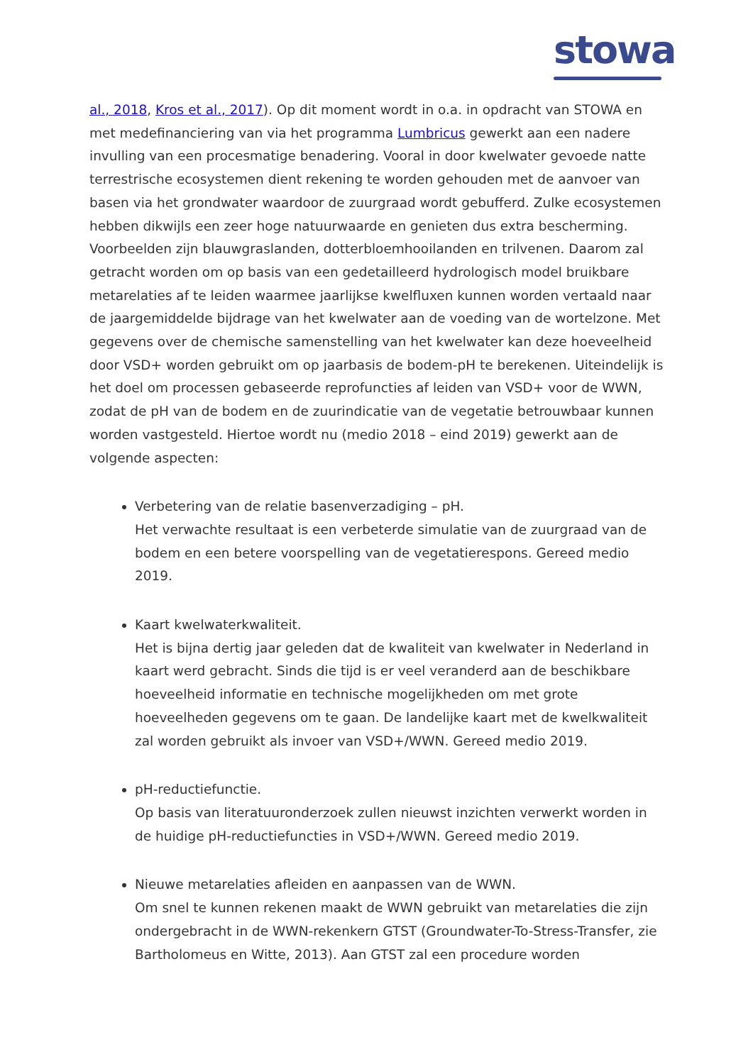stowa
al., 2018, Kros et al., 2017). Op dit moment wordt in o.a. in opdracht van STOWA en met medefinanciering van via het programma Lumbricus gewerkt aan een nadere invulling van een procesmatige benadering. Vooral in door kwelwater gevoede natte terrestrische ecosystemen dient rekening te worden gehouden met de aanvoer van basen via het grondwater waardoor de zuurgraad wordt gebufferd. Zulke ecosystemen hebben dikwijls een zeer hoge natuurwaarde en genieten dus extra bescherming. Voorbeelden zijn blauwgraslanden, dotterbloemhooilanden en trilvenen. Daarom zal getracht worden om op basis van een gedetailleerd hydrologisch model bruikbare metarelaties af te leiden waarmee jaarlijkse kwelfluxen kunnen worden vertaald naar de jaargemiddelde bijdrage van het kwelwater aan de voeding van de wortelzone. Met gegevens over de chemische samenstelling van het kwelwater kan deze hoeveelheid door VSD+ worden gebruikt om op jaarbasis de bodem-pH te berekenen. Uiteindelijk is het doel om processen gebaseerde reprofuncties af leiden van VSD+ voor de WWN, zodat de pH van de bodem en de zuurindicatie van de vegetatie betrouwbaar kunnen worden vastgesteld. Hiertoe wordt nu (medio 2018 – eind 2019) gewerkt aan de volgende aspecten:
Verbetering van de relatie basenverzadiging – pH.
Het verwachte resultaat is een verbeterde simulatie van de zuurgraad van de bodem en een betere voorspelling van de vegetatierespons. Gereed medio 2019.
Kaart kwelwaterkwaliteit.
Het is bijna dertig jaar geleden dat de kwaliteit van kwelwater in Nederland in kaart werd gebracht. Sinds die tijd is er veel veranderd aan de beschikbare hoeveelheid informatie en technische mogelijkheden om met grote hoeveelheden gegevens om te gaan. De landelijke kaart met de kwelkwaliteit zal worden gebruikt als invoer van VSD+/WWN. Gereed medio 2019.
pH-reductiefunctie.
Op basis van literatuuronderzoek zullen nieuwst inzichten verwerkt worden in de huidige pH-reductiefuncties in VSD+/WWN. Gereed medio 2019.
Nieuwe metarelaties afleiden en aanpassen van de WWN.
Om snel te kunnen rekenen maakt de WWN gebruikt van metarelaties die zijn ondergebracht in de WWN-rekenkern GTST (Groundwater-To-Stress-Transfer, zie Bartholomeus en Witte, 2013). Aan GTST zal een procedure worden